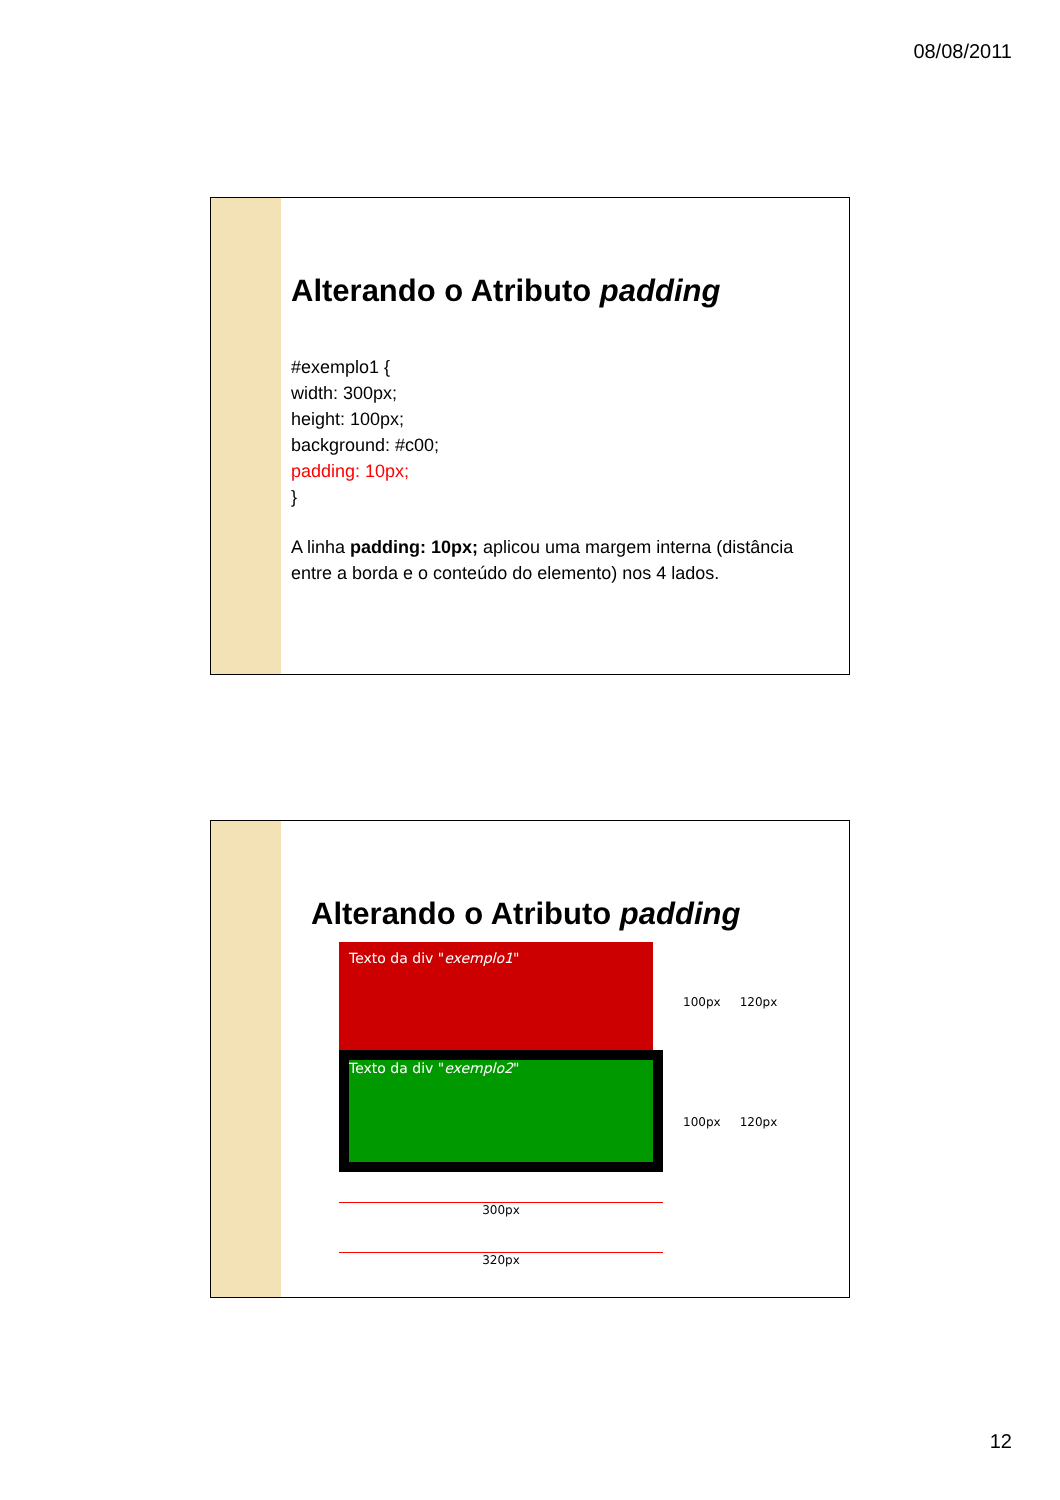08/08/2011
Alterando o Atributo padding
#exemplo1 {
width: 300px;
height: 100px;
background: #c00;
padding: 10px;
}
A linha padding: 10px; aplicou uma margem interna (distância entre a borda e o conteúdo do elemento) nos 4 lados.
Alterando o Atributo padding
Texto da div "exemplo1"
Texto da div "exemplo2"
300px
320px
100px 120px
100px 120px
12